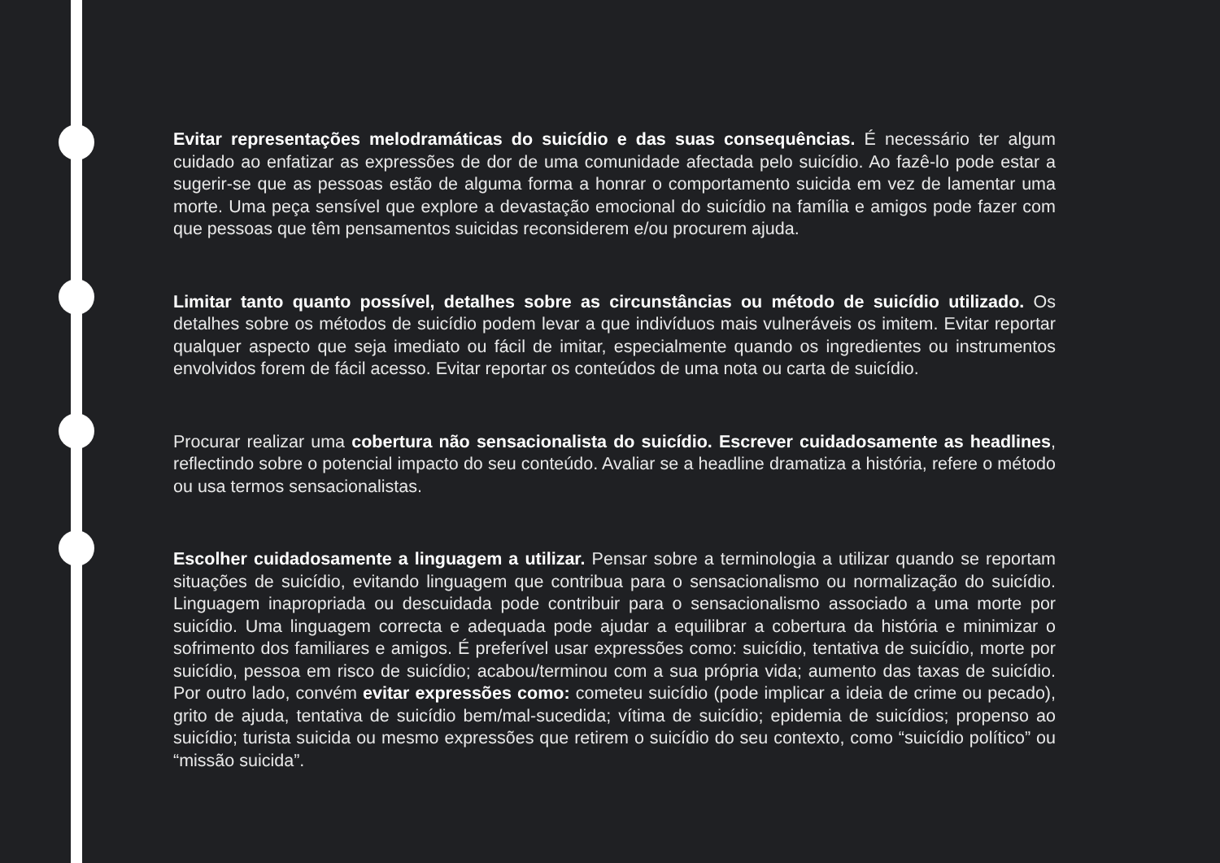Evitar representações melodramáticas do suicídio e das suas consequências. É necessário ter algum cuidado ao enfatizar as expressões de dor de uma comunidade afectada pelo suicídio. Ao fazê-lo pode estar a sugerir-se que as pessoas estão de alguma forma a honrar o comportamento suicida em vez de lamentar uma morte. Uma peça sensível que explore a devastação emocional do suicídio na família e amigos pode fazer com que pessoas que têm pensamentos suicidas reconsiderem e/ou procurem ajuda.
Limitar tanto quanto possível, detalhes sobre as circunstâncias ou método de suicídio utilizado. Os detalhes sobre os métodos de suicídio podem levar a que indivíduos mais vulneráveis os imitem. Evitar reportar qualquer aspecto que seja imediato ou fácil de imitar, especialmente quando os ingredientes ou instrumentos envolvidos forem de fácil acesso. Evitar reportar os conteúdos de uma nota ou carta de suicídio.
Procurar realizar uma cobertura não sensacionalista do suicídio. Escrever cuidadosamente as headlines, reflectindo sobre o potencial impacto do seu conteúdo. Avaliar se a headline dramatiza a história, refere o método ou usa termos sensacionalistas.
Escolher cuidadosamente a linguagem a utilizar. Pensar sobre a terminologia a utilizar quando se reportam situações de suicídio, evitando linguagem que contribua para o sensacionalismo ou normalização do suicídio. Linguagem inapropriada ou descuidada pode contribuir para o sensacionalismo associado a uma morte por suicídio. Uma linguagem correcta e adequada pode ajudar a equilibrar a cobertura da história e minimizar o sofrimento dos familiares e amigos. É preferível usar expressões como: suicídio, tentativa de suicídio, morte por suicídio, pessoa em risco de suicídio; acabou/terminou com a sua própria vida; aumento das taxas de suicídio. Por outro lado, convém evitar expressões como: cometeu suicídio (pode implicar a ideia de crime ou pecado), grito de ajuda, tentativa de suicídio bem/mal-sucedida; vítima de suicídio; epidemia de suicídios; propenso ao suicídio; turista suicida ou mesmo expressões que retirem o suicídio do seu contexto, como “suicídio político” ou “missão suicida”.